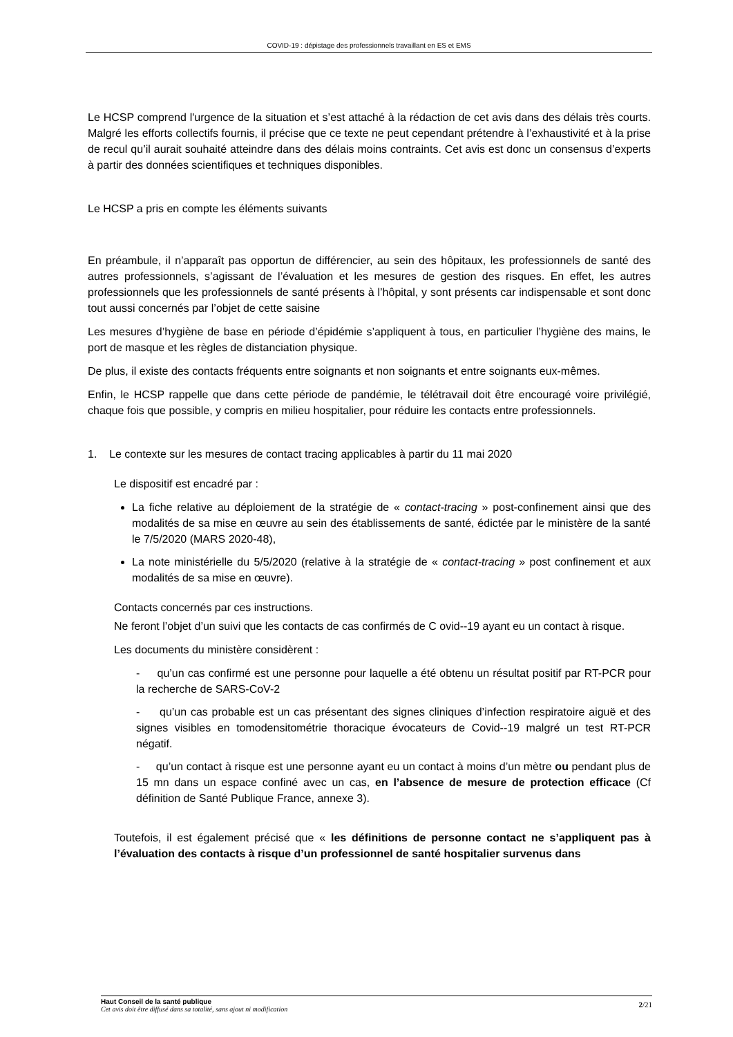COVID-19 : dépistage des professionnels travaillant en ES et EMS
Le HCSP comprend l'urgence de la situation et s’est attaché à la rédaction de cet avis dans des délais très courts. Malgré les efforts collectifs fournis, il précise que ce texte ne peut cependant prétendre à l’exhaustivité et à la prise de recul qu’il aurait souhaité atteindre dans des délais moins contraints. Cet avis est donc un consensus d’experts à partir des données scientifiques et techniques disponibles.
Le HCSP a pris en compte les éléments suivants
En préambule, il n’apparaît pas opportun de différencier, au sein des hôpitaux, les professionnels de santé des autres professionnels, s’agissant de l’évaluation et les mesures de gestion des risques. En effet, les autres professionnels que les professionnels de santé présents à l’hôpital, y sont présents car indispensable et sont donc tout aussi concernés par l’objet de cette saisine
Les mesures d’hygiène de base en période d’épidémie s’appliquent à tous, en particulier l’hygiène des mains, le port de masque et les règles de distanciation physique.
De plus, il existe des contacts fréquents entre soignants et non soignants et entre soignants eux-mêmes.
Enfin, le HCSP rappelle que dans cette période de pandémie, le télétravail doit être encouragé voire privilégié, chaque fois que possible, y compris en milieu hospitalier, pour réduire les contacts entre professionnels.
1. Le contexte sur les mesures de contact tracing applicables à partir du 11 mai 2020
Le dispositif est encadré par :
La fiche relative au déploiement de la stratégie de « contact-tracing » post-confinement ainsi que des modalités de sa mise en œuvre au sein des établissements de santé, édictée par le ministère de la santé le 7/5/2020 (MARS 2020-48),
La note ministérielle du 5/5/2020 (relative à la stratégie de « contact-tracing » post confinement et aux modalités de sa mise en œuvre).
Contacts concernés par ces instructions.
Ne feront l’objet d’un suivi que les contacts de cas confirmés de C ovid--19 ayant eu un contact à risque.
Les documents du ministère considèrent :
- qu’un cas confirmé est une personne pour laquelle a été obtenu un résultat positif par RT-PCR pour la recherche de SARS-CoV-2
- qu’un cas probable est un cas présentant des signes cliniques d’infection respiratoire aiguë et des signes visibles en tomodensitométrie thoracique évocateurs de Covid--19 malgré un test RT-PCR négatif.
- qu’un contact à risque est une personne ayant eu un contact à moins d’un mètre ou pendant plus de 15 mn dans un espace confiné avec un cas, en l’absence de mesure de protection efficace (Cf définition de Santé Publique France, annexe 3).
Toutefois, il est également précisé que « les définitions de personne contact ne s’appliquent pas à l’évaluation des contacts à risque d’un professionnel de santé hospitalier survenus dans
Haut Conseil de la santé publique
Cet avis doit être diffusé dans sa totalité, sans ajout ni modification
2/21